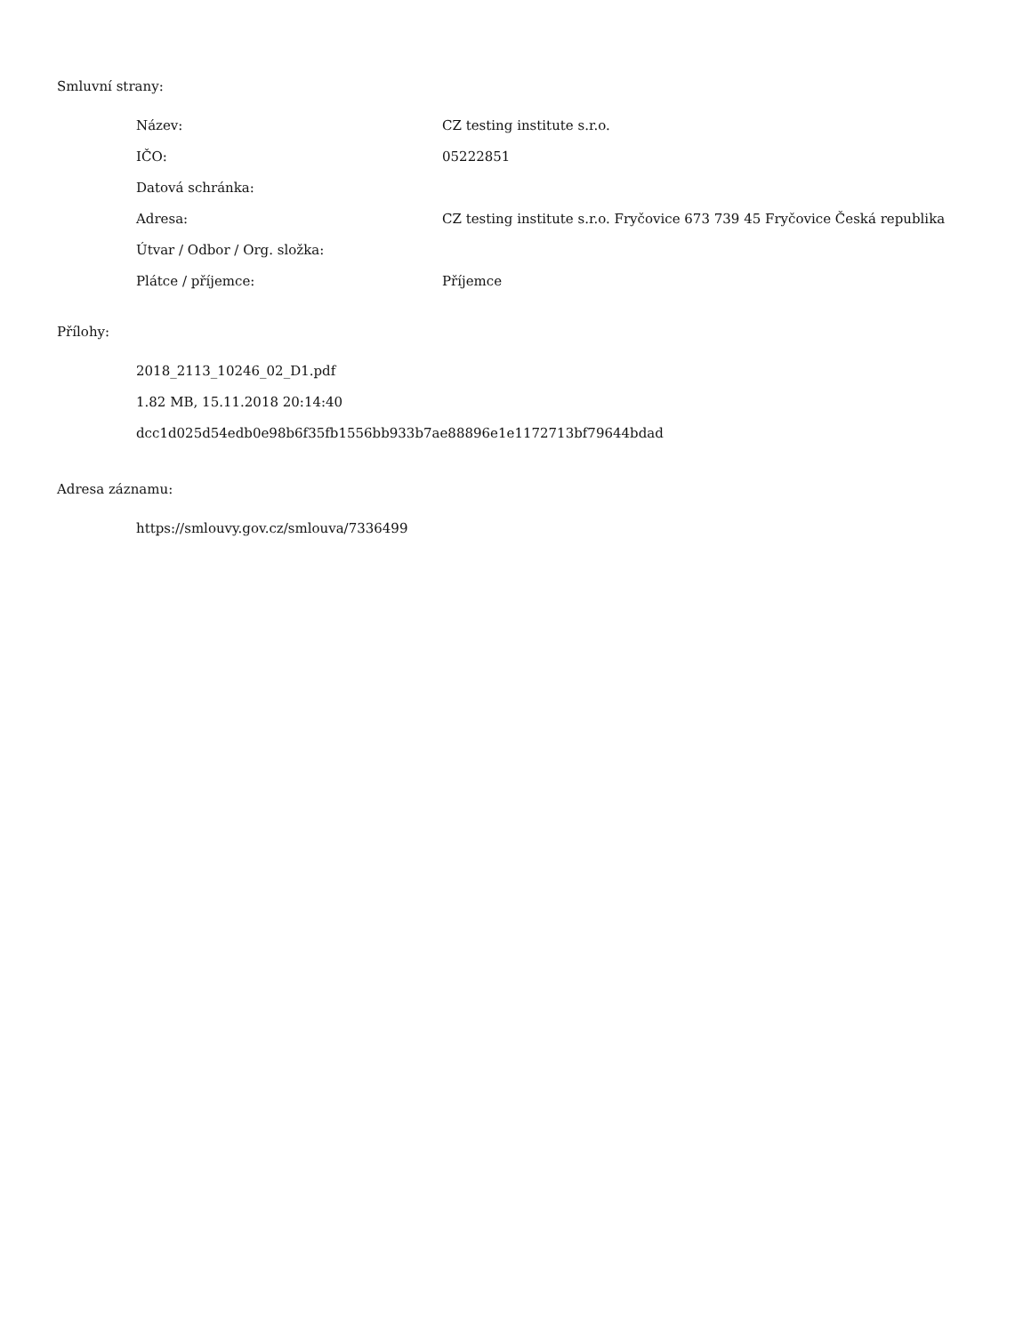Smluvní strany:
| Název: | CZ testing institute s.r.o. |
| IČO: | 05222851 |
| Datová schránka: | |
| Adresa: | CZ testing institute s.r.o. Fryčovice 673 739 45 Fryčovice Česká republika |
| Útvar / Odbor / Org. složka: | |
| Plátce / příjemce: | Příjemce |
Přílohy:
2018_2113_10246_02_D1.pdf
1.82 MB, 15.11.2018 20:14:40
dcc1d025d54edb0e98b6f35fb1556bb933b7ae88896e1e1172713bf79644bdad
Adresa záznamu:
https://smlouvy.gov.cz/smlouva/7336499